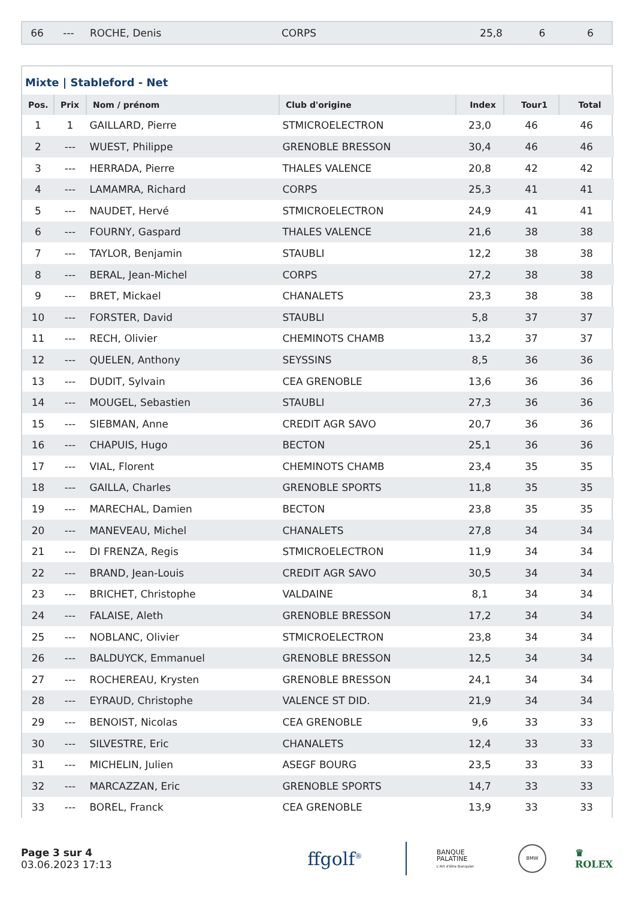| 66 | --- | ROCHE, Denis | CORPS | 25,8 | 6 | 6 |
Mixte | Stableford - Net
| Pos. | Prix | Nom / prénom | Club d'origine | Index | Tour1 | Total |
| --- | --- | --- | --- | --- | --- | --- |
| 1 | 1 | GAILLARD, Pierre | STMICROELECTRON | 23,0 | 46 | 46 |
| 2 | --- | WUEST, Philippe | GRENOBLE BRESSON | 30,4 | 46 | 46 |
| 3 | --- | HERRADA, Pierre | THALES VALENCE | 20,8 | 42 | 42 |
| 4 | --- | LAMAMRA, Richard | CORPS | 25,3 | 41 | 41 |
| 5 | --- | NAUDET, Hervé | STMICROELECTRON | 24,9 | 41 | 41 |
| 6 | --- | FOURNY, Gaspard | THALES VALENCE | 21,6 | 38 | 38 |
| 7 | --- | TAYLOR, Benjamin | STAUBLI | 12,2 | 38 | 38 |
| 8 | --- | BERAL, Jean-Michel | CORPS | 27,2 | 38 | 38 |
| 9 | --- | BRET, Mickael | CHANALETS | 23,3 | 38 | 38 |
| 10 | --- | FORSTER, David | STAUBLI | 5,8 | 37 | 37 |
| 11 | --- | RECH, Olivier | CHEMINOTS CHAMB | 13,2 | 37 | 37 |
| 12 | --- | QUELEN, Anthony | SEYSSINS | 8,5 | 36 | 36 |
| 13 | --- | DUDIT, Sylvain | CEA GRENOBLE | 13,6 | 36 | 36 |
| 14 | --- | MOUGEL, Sebastien | STAUBLI | 27,3 | 36 | 36 |
| 15 | --- | SIEBMAN, Anne | CREDIT AGR SAVO | 20,7 | 36 | 36 |
| 16 | --- | CHAPUIS, Hugo | BECTON | 25,1 | 36 | 36 |
| 17 | --- | VIAL, Florent | CHEMINOTS CHAMB | 23,4 | 35 | 35 |
| 18 | --- | GAILLA, Charles | GRENOBLE SPORTS | 11,8 | 35 | 35 |
| 19 | --- | MARECHAL, Damien | BECTON | 23,8 | 35 | 35 |
| 20 | --- | MANEVEAU, Michel | CHANALETS | 27,8 | 34 | 34 |
| 21 | --- | DI FRENZA, Regis | STMICROELECTRON | 11,9 | 34 | 34 |
| 22 | --- | BRAND, Jean-Louis | CREDIT AGR SAVO | 30,5 | 34 | 34 |
| 23 | --- | BRICHET, Christophe | VALDAINE | 8,1 | 34 | 34 |
| 24 | --- | FALAISE, Aleth | GRENOBLE BRESSON | 17,2 | 34 | 34 |
| 25 | --- | NOBLANC, Olivier | STMICROELECTRON | 23,8 | 34 | 34 |
| 26 | --- | BALDUYCK, Emmanuel | GRENOBLE BRESSON | 12,5 | 34 | 34 |
| 27 | --- | ROCHEREAU, Krysten | GRENOBLE BRESSON | 24,1 | 34 | 34 |
| 28 | --- | EYRAUD, Christophe | VALENCE ST DID. | 21,9 | 34 | 34 |
| 29 | --- | BENOIST, Nicolas | CEA GRENOBLE | 9,6 | 33 | 33 |
| 30 | --- | SILVESTRE, Eric | CHANALETS | 12,4 | 33 | 33 |
| 31 | --- | MICHELIN, Julien | ASEGF BOURG | 23,5 | 33 | 33 |
| 32 | --- | MARCAZZAN, Eric | GRENOBLE SPORTS | 14,7 | 33 | 33 |
| 33 | --- | BOREL, Franck | CEA GRENOBLE | 13,9 | 33 | 33 |
Page 3 sur 4
03.06.2023 17:13
ffgolf<sup>®</sup>
BANQUE
PALATINE
L'Art d'être Banquier
BMW
♛
ROLEX